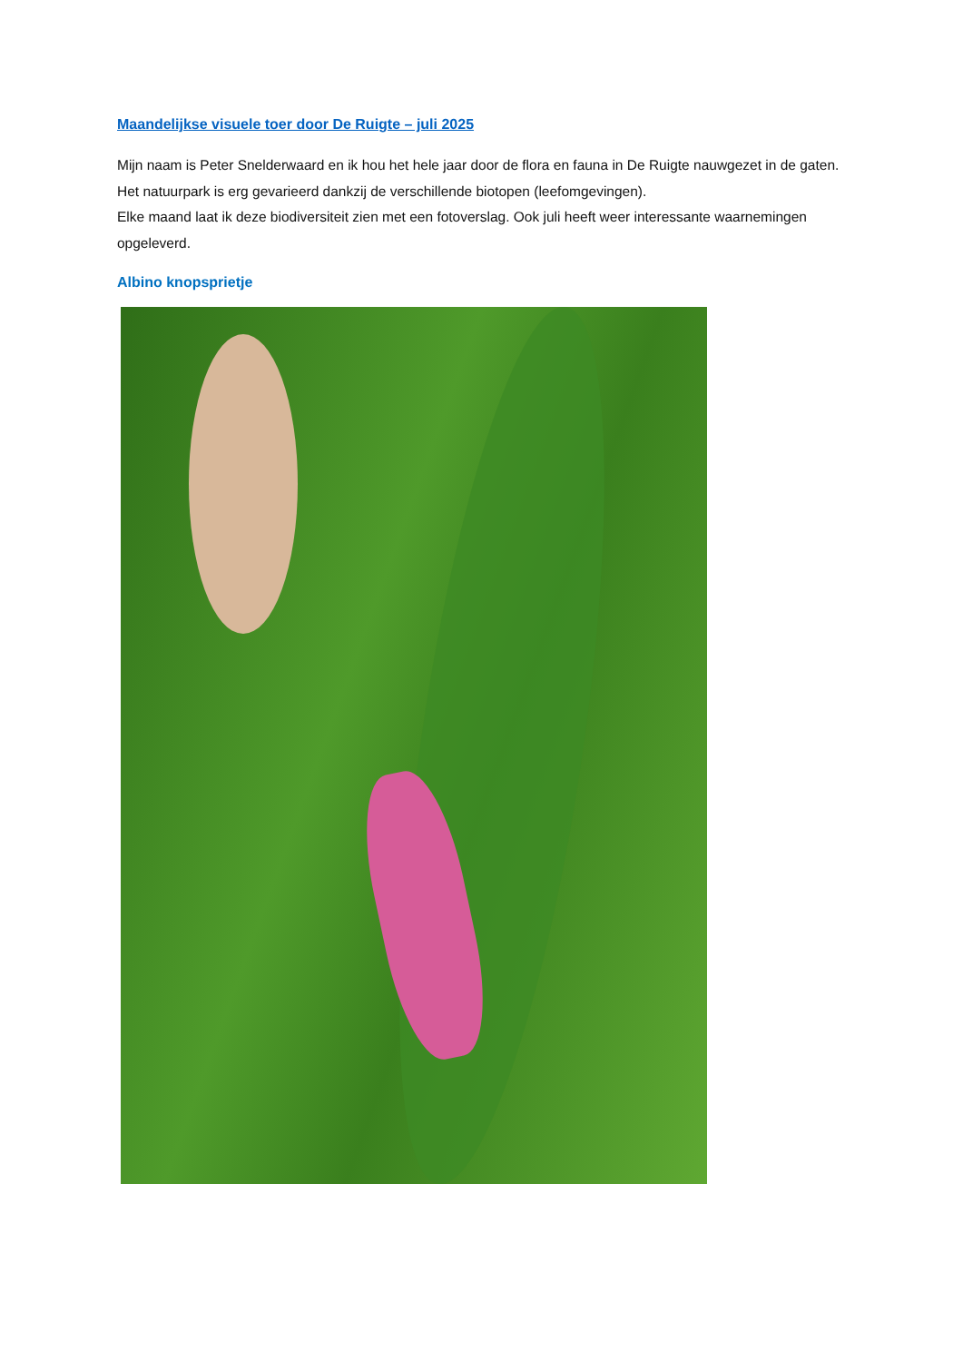Maandelijkse visuele toer door De Ruigte – juli 2025
Mijn naam is Peter Snelderwaard en ik hou het hele jaar door de flora en fauna in De Ruigte nauwgezet in de gaten. Het natuurpark is erg gevarieerd dankzij de verschillende biotopen (leefomgevingen).
Elke maand laat ik deze biodiversiteit zien met een fotoverslag. Ook juli heeft weer interessante waarnemingen opgeleverd.
Albino knopsprietje